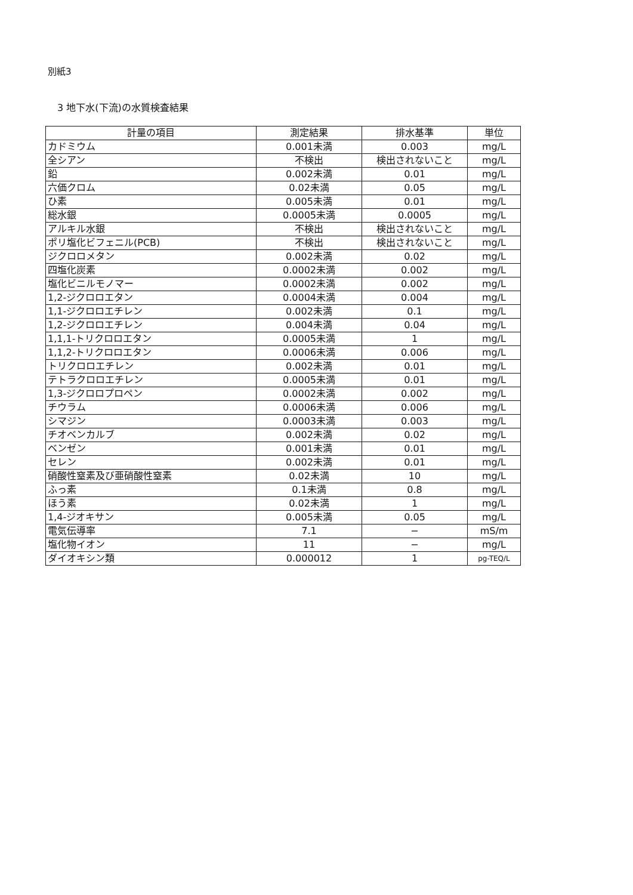別紙3
3 地下水(下流)の水質検査結果
| 計量の項目 | 測定結果 | 排水基準 | 単位 |
| --- | --- | --- | --- |
| カドミウム | 0.001未満 | 0.003 | mg/L |
| 全シアン | 不検出 | 検出されないこと | mg/L |
| 鉛 | 0.002未満 | 0.01 | mg/L |
| 六価クロム | 0.02未満 | 0.05 | mg/L |
| ひ素 | 0.005未満 | 0.01 | mg/L |
| 総水銀 | 0.0005未満 | 0.0005 | mg/L |
| アルキル水銀 | 不検出 | 検出されないこと | mg/L |
| ポリ塩化ビフェニル(PCB) | 不検出 | 検出されないこと | mg/L |
| ジクロロメタン | 0.002未満 | 0.02 | mg/L |
| 四塩化炭素 | 0.0002未満 | 0.002 | mg/L |
| 塩化ビニルモノマー | 0.0002未満 | 0.002 | mg/L |
| 1,2-ジクロロエタン | 0.0004未満 | 0.004 | mg/L |
| 1,1-ジクロロエチレン | 0.002未満 | 0.1 | mg/L |
| 1,2-ジクロロエチレン | 0.004未満 | 0.04 | mg/L |
| 1,1,1-トリクロロエタン | 0.0005未満 | 1 | mg/L |
| 1,1,2-トリクロロエタン | 0.0006未満 | 0.006 | mg/L |
| トリクロロエチレン | 0.002未満 | 0.01 | mg/L |
| テトラクロロエチレン | 0.0005未満 | 0.01 | mg/L |
| 1,3-ジクロロプロペン | 0.0002未満 | 0.002 | mg/L |
| チウラム | 0.0006未満 | 0.006 | mg/L |
| シマジン | 0.0003未満 | 0.003 | mg/L |
| チオベンカルブ | 0.002未満 | 0.02 | mg/L |
| ベンゼン | 0.001未満 | 0.01 | mg/L |
| セレン | 0.002未満 | 0.01 | mg/L |
| 硝酸性窒素及び亜硝酸性窒素 | 0.02未満 | 10 | mg/L |
| ふっ素 | 0.1未満 | 0.8 | mg/L |
| ほう素 | 0.02未満 | 1 | mg/L |
| 1,4-ジオキサン | 0.005未満 | 0.05 | mg/L |
| 電気伝導率 | 7.1 | − | mS/m |
| 塩化物イオン | 11 | − | mg/L |
| ダイオキシン類 | 0.000012 | 1 | pg-TEQ/L |